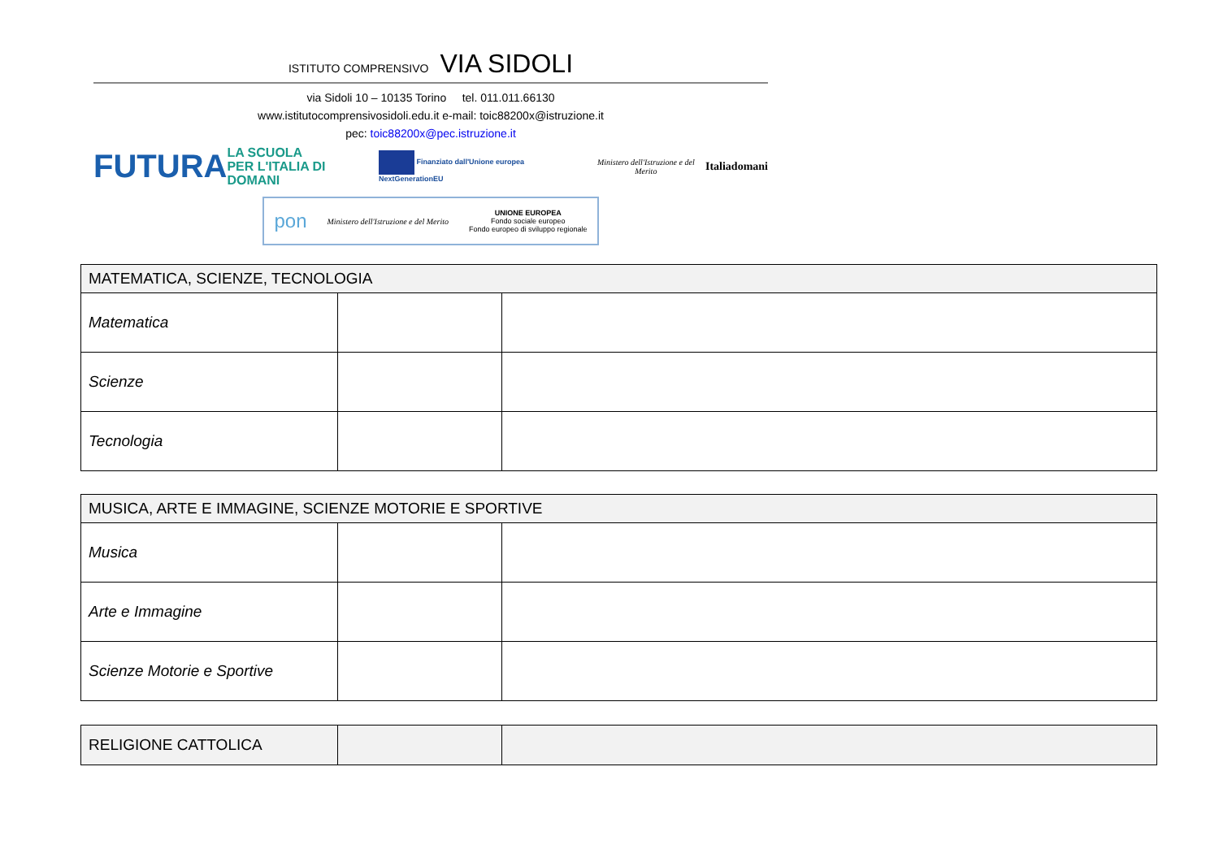ISTITUTO COMPRENSIVO VIA SIDOLI
via Sidoli 10 – 10135 Torino tel. 011.011.66130
www.istitutocomprensivosidoli.edu.it e-mail: toic88200x@istruzione.it
pec: toic88200x@pec.istruzione.it
FUTURA LA SCUOLA
PER L'ITALIA DI DOMANI Finanziato dall'Unione europea NextGenerationEU Ministero dell'Istruzione e del Merito Italiadomani
pon Ministero dell'Istruzione e del Merito UNIONE EUROPEA
Fondo sociale europeo
Fondo europeo di sviluppo regionale
| MATEMATICA, SCIENZE, TECNOLOGIA | | |
| --- | --- | --- |
| Matematica | | |
| Scienze | | |
| Tecnologia | | |
| MUSICA, ARTE E IMMAGINE, SCIENZE MOTORIE E SPORTIVE | | |
| --- | --- | --- |
| Musica | | |
| Arte e Immagine | | |
| Scienze Motorie e Sportive | | |
| RELIGIONE CATTOLICA | | |
| --- | --- | --- |